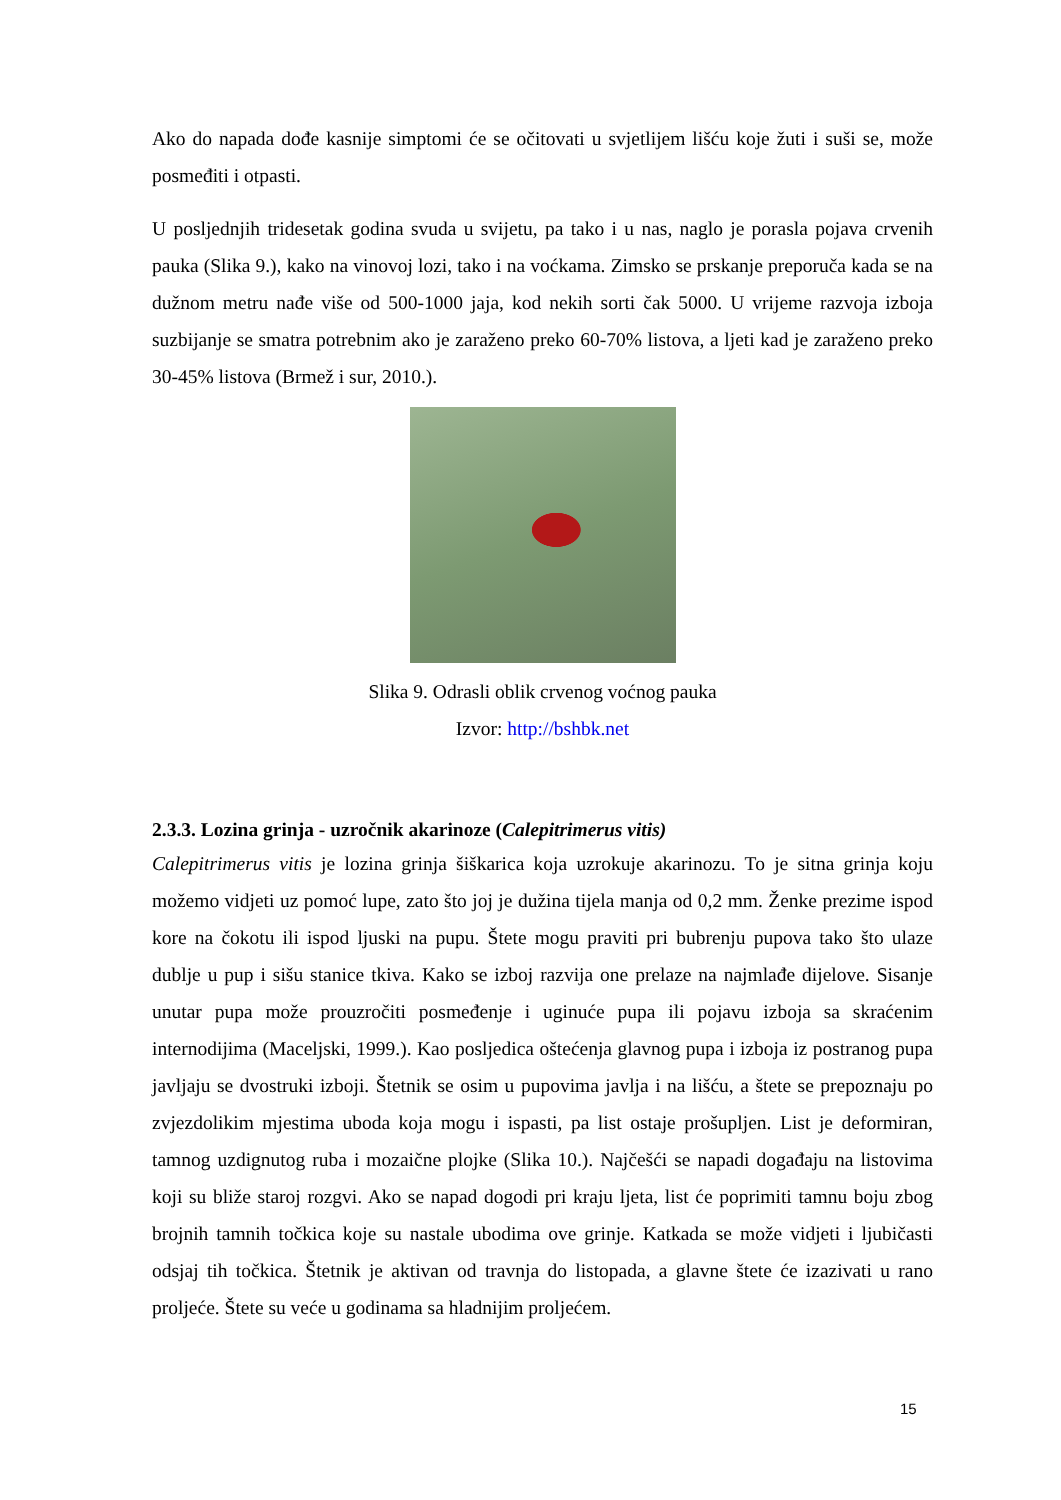Ako do napada dođe kasnije simptomi će se očitovati u svjetlijem lišću koje žuti i suši se, može posmeđiti i otpasti.
U posljednjih tridesetak godina svuda u svijetu, pa tako i u nas, naglo je porasla pojava crvenih pauka (Slika 9.), kako na vinovoj lozi, tako i na voćkama. Zimsko se prskanje preporuča kada se na dužnom metru nađe više od 500-1000 jaja, kod nekih sorti čak 5000. U vrijeme razvoja izboja suzbijanje se smatra potrebnim ako je zaraženo preko 60-70% listova, a ljeti kad je zaraženo preko 30-45% listova (Brmež i sur, 2010.).
Slika 9. Odrasli oblik crvenog voćnog pauka
Izvor: http://bshbk.net
2.3.3. Lozina grinja - uzročnik akarinoze (Calepitrimerus vitis)
Calepitrimerus vitis je lozina grinja šiškarica koja uzrokuje akarinozu. To je sitna grinja koju možemo vidjeti uz pomoć lupe, zato što joj je dužina tijela manja od 0,2 mm. Ženke prezime ispod kore na čokotu ili ispod ljuski na pupu. Štete mogu praviti pri bubrenju pupova tako što ulaze dublje u pup i sišu stanice tkiva. Kako se izboj razvija one prelaze na najmlađe dijelove. Sisanje unutar pupa može prouzročiti posmeđenje i uginuće pupa ili pojavu izboja sa skraćenim internodijima (Maceljski, 1999.). Kao posljedica oštećenja glavnog pupa i izboja iz postranog pupa javljaju se dvostruki izboji. Štetnik se osim u pupovima javlja i na lišću, a štete se prepoznaju po zvjezdolikim mjestima uboda koja mogu i ispasti, pa list ostaje prošupljen. List je deformiran, tamnog uzdignutog ruba i mozaične plojke (Slika 10.). Najčešći se napadi događaju na listovima koji su bliže staroj rozgvi. Ako se napad dogodi pri kraju ljeta, list će poprimiti tamnu boju zbog brojnih tamnih točkica koje su nastale ubodima ove grinje. Katkada se može vidjeti i ljubičasti odsjaj tih točkica. Štetnik je aktivan od travnja do listopada, a glavne štete će izazivati u rano proljeće. Štete su veće u godinama sa hladnijim proljećem.
15